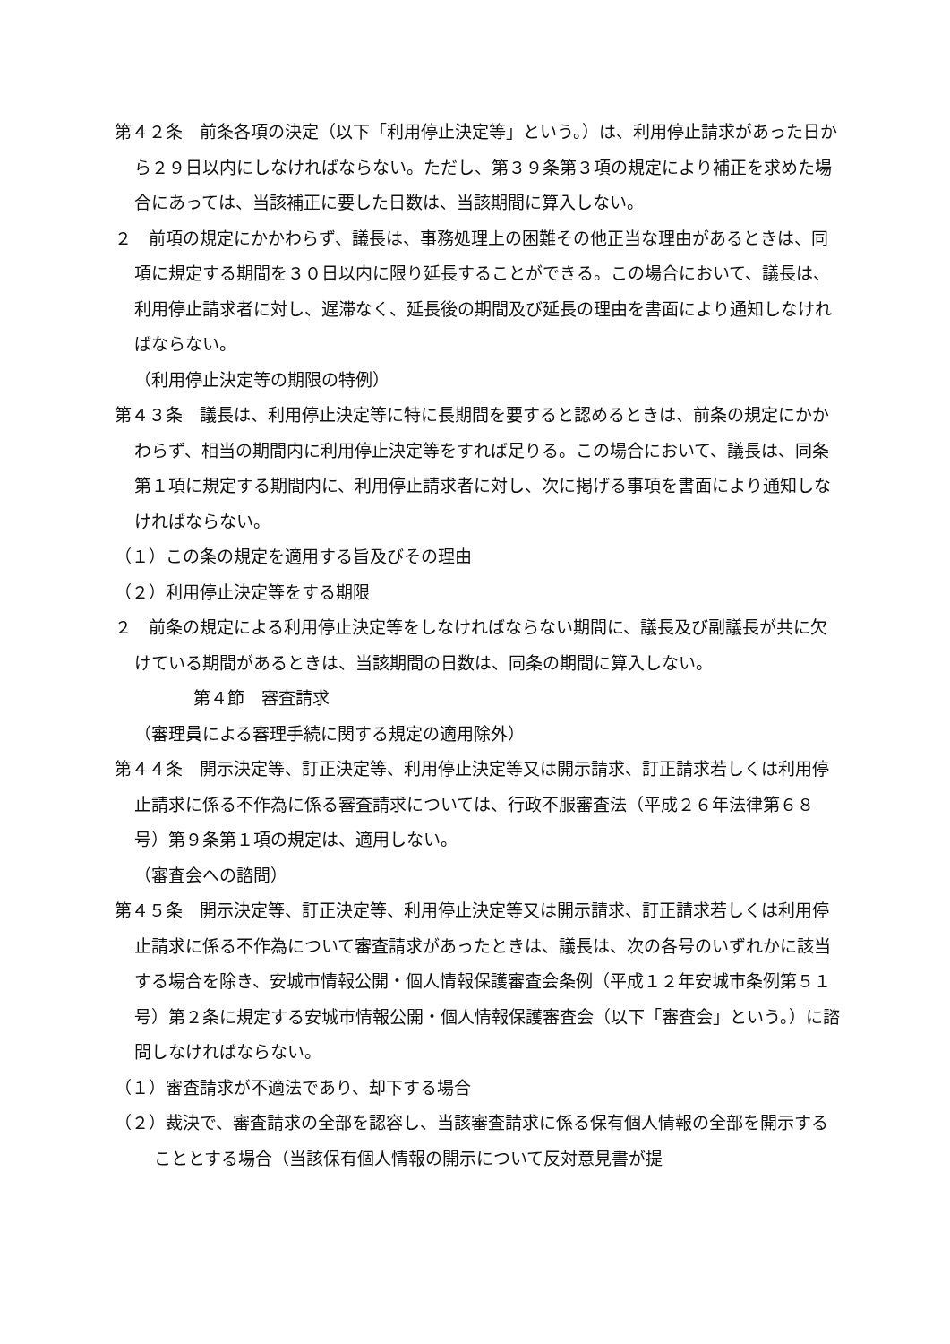第４２条　前条各項の決定（以下「利用停止決定等」という。）は、利用停止請求があった日から２９日以内にしなければならない。ただし、第３９条第３項の規定により補正を求めた場合にあっては、当該補正に要した日数は、当該期間に算入しない。
２　前項の規定にかかわらず、議長は、事務処理上の困難その他正当な理由があるときは、同項に規定する期間を３０日以内に限り延長することができる。この場合において、議長は、利用停止請求者に対し、遅滞なく、延長後の期間及び延長の理由を書面により通知しなければならない。
（利用停止決定等の期限の特例）
第４３条　議長は、利用停止決定等に特に長期間を要すると認めるときは、前条の規定にかかわらず、相当の期間内に利用停止決定等をすれば足りる。この場合において、議長は、同条第１項に規定する期間内に、利用停止請求者に対し、次に掲げる事項を書面により通知しなければならない。
（１）この条の規定を適用する旨及びその理由
（２）利用停止決定等をする期限
２　前条の規定による利用停止決定等をしなければならない期間に、議長及び副議長が共に欠けている期間があるときは、当該期間の日数は、同条の期間に算入しない。
第４節　審査請求
（審理員による審理手続に関する規定の適用除外）
第４４条　開示決定等、訂正決定等、利用停止決定等又は開示請求、訂正請求若しくは利用停止請求に係る不作為に係る審査請求については、行政不服審査法（平成２６年法律第６８号）第９条第１項の規定は、適用しない。
（審査会への諮問）
第４５条　開示決定等、訂正決定等、利用停止決定等又は開示請求、訂正請求若しくは利用停止請求に係る不作為について審査請求があったときは、議長は、次の各号のいずれかに該当する場合を除き、安城市情報公開・個人情報保護審査会条例（平成１２年安城市条例第５１号）第２条に規定する安城市情報公開・個人情報保護審査会（以下「審査会」という。）に諮問しなければならない。
（１）審査請求が不適法であり、却下する場合
（２）裁決で、審査請求の全部を認容し、当該審査請求に係る保有個人情報の全部を開示することとする場合（当該保有個人情報の開示について反対意見書が提